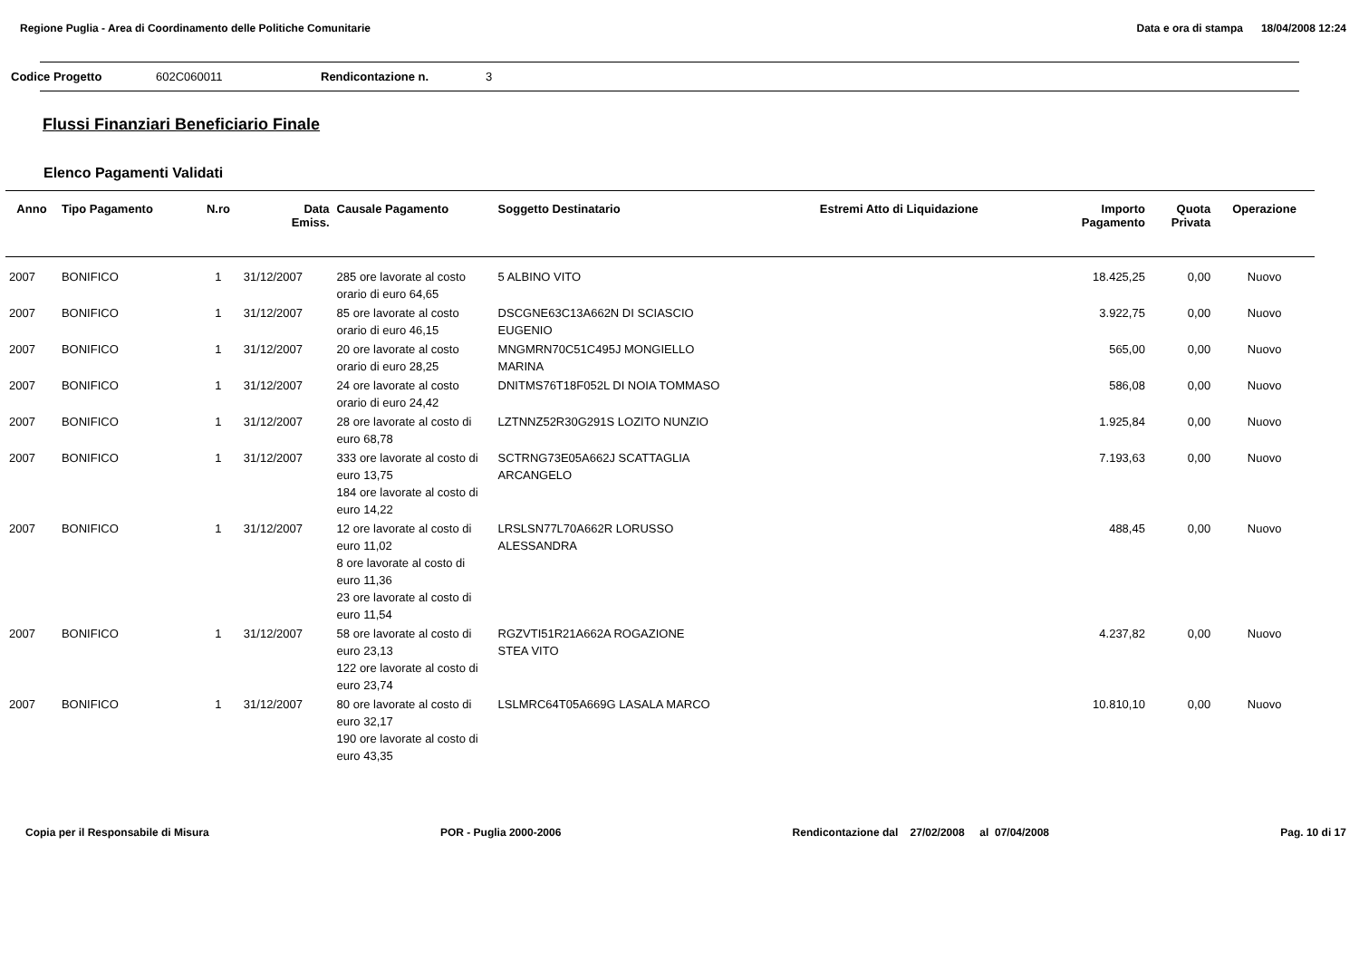Regione Puglia - Area di Coordinamento delle Politiche Comunitarie Data e ora di stampa 18/04/2008 12:24
Codice Progetto 602C060011 Rendicontazione n. 3
Flussi Finanziari Beneficiario Finale
Elenco Pagamenti Validati
| Anno | Tipo Pagamento | N.ro | Data Emiss. | Causale Pagamento | Soggetto Destinatario | Estremi Atto di Liquidazione | Importo Pagamento | Quota Privata | Operazione |
| --- | --- | --- | --- | --- | --- | --- | --- | --- | --- |
| 2007 | BONIFICO | 1 | 31/12/2007 | 285 ore lavorate al costo orario di euro 64,65 | 5 ALBINO VITO | | 18.425,25 | 0,00 | Nuovo |
| 2007 | BONIFICO | 1 | 31/12/2007 | 85 ore lavorate al costo orario di euro 46,15 | DSCGNE63C13A662N DI SCIASCIO EUGENIO | | 3.922,75 | 0,00 | Nuovo |
| 2007 | BONIFICO | 1 | 31/12/2007 | 20 ore lavorate al costo orario di euro 28,25 | MNGMRN70C51C495J MONGIELLO MARINA | | 565,00 | 0,00 | Nuovo |
| 2007 | BONIFICO | 1 | 31/12/2007 | 24 ore lavorate al costo orario di euro 24,42 | DNITMS76T18F052L DI NOIA TOMMASO | | 586,08 | 0,00 | Nuovo |
| 2007 | BONIFICO | 1 | 31/12/2007 | 28 ore lavorate al costo di euro 68,78 | LZTNNZ52R30G291S LOZITO NUNZIO | | 1.925,84 | 0,00 | Nuovo |
| 2007 | BONIFICO | 1 | 31/12/2007 | 333 ore lavorate al costo di euro 13,75 184 ore lavorate al costo di euro 14,22 | SCTRNG73E05A662J SCATTAGLIA ARCANGELO | | 7.193,63 | 0,00 | Nuovo |
| 2007 | BONIFICO | 1 | 31/12/2007 | 12 ore lavorate al costo di euro 11,02 8 ore lavorate al costo di euro 11,36 23 ore lavorate al costo di euro 11,54 | LRSLSN77L70A662R LORUSSO ALESSANDRA | | 488,45 | 0,00 | Nuovo |
| 2007 | BONIFICO | 1 | 31/12/2007 | 58 ore lavorate al costo di euro 23,13 122 ore lavorate al costo di euro 23,74 | RGZVTI51R21A662A ROGAZIONE STEA VITO | | 4.237,82 | 0,00 | Nuovo |
| 2007 | BONIFICO | 1 | 31/12/2007 | 80 ore lavorate al costo di euro 32,17 190 ore lavorate al costo di euro 43,35 | LSLMRC64T05A669G LASALA MARCO | | 10.810,10 | 0,00 | Nuovo |
Copia per il Responsabile di Misura POR - Puglia 2000-2006 Rendicontazione dal 27/02/2008 al 07/04/2008 Pag. 10 di 17